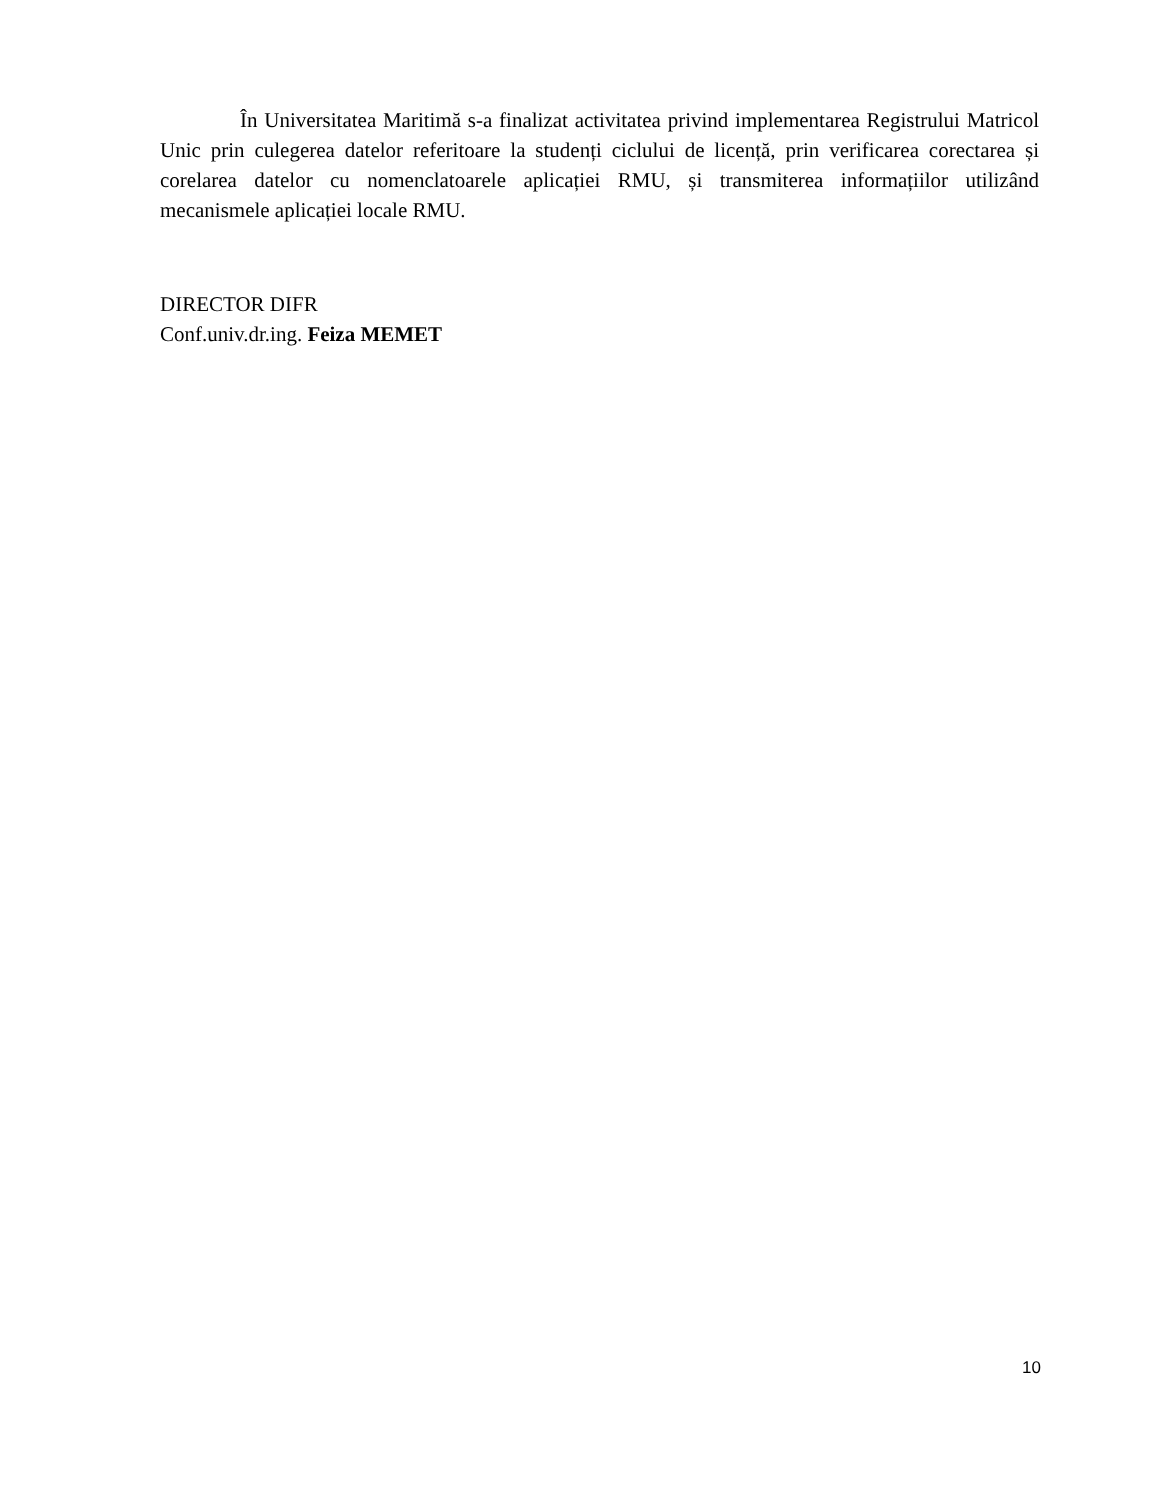În Universitatea Maritimă s-a finalizat activitatea privind implementarea Registrului Matricol Unic prin culegerea datelor referitoare la studenți ciclului de licență, prin verificarea corectarea și corelarea datelor cu nomenclatoarele aplicației RMU, și transmiterea informațiilor utilizând mecanismele aplicației locale RMU.
DIRECTOR DIFR
Conf.univ.dr.ing. Feiza MEMET
10